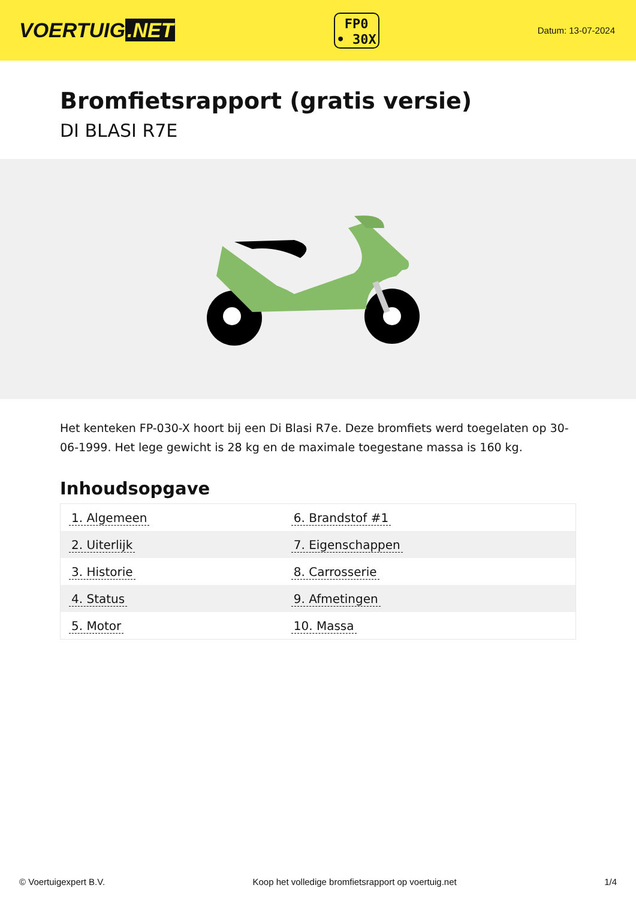VOERTUIG.NET
FP0
• 30X
Datum: 13-07-2024
Bromfietsrapport (gratis versie)
DI BLASI R7E
Het kenteken FP-030-X hoort bij een Di Blasi R7e. Deze bromfiets werd toegelaten op 30-06-1999. Het lege gewicht is 28 kg en de maximale toegestane massa is 160 kg.
Inhoudsopgave
| 1. Algemeen | 6. Brandstof #1 |
| 2. Uiterlijk | 7. Eigenschappen |
| 3. Historie | 8. Carrosserie |
| 4. Status | 9. Afmetingen |
| 5. Motor | 10. Massa |
© Voertuigexpert B.V. Koop het volledige bromfietsrapport op voertuig.net
1/4